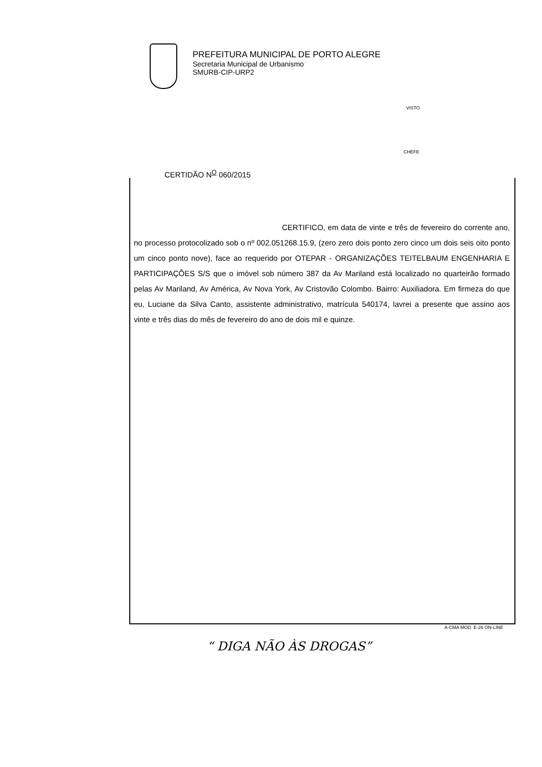PREFEITURA MUNICIPAL DE PORTO ALEGRE
Secretaria Municipal de Urbanismo
SMURB-CIP-URP2
VISTO
CHEFE
CERTIDÃO N<sup>O</sup> 060/2015
CERTIFICO, em data de vinte e três de fevereiro do corrente ano, no processo protocolizado sob o nº 002.051268.15.9, (zero zero dois ponto zero cinco um dois seis oito ponto um cinco ponto nove), face ao requerido por OTEPAR - ORGANIZAÇÕES TEITELBAUM ENGENHARIA E PARTICIPAÇÕES S/S que o imóvel sob número 387 da Av Mariland está localizado no quarteirão formado pelas Av Mariland, Av América, Av Nova York, Av Cristovão Colombo. Bairro: Auxiliadora. Em firmeza do que eu, Luciane da Silva Canto, assistente administrativo, matrícula 540174, lavrei a presente que assino aos vinte e três dias do mês de fevereiro do ano de dois mil e quinze.
A-CMA MOD. E-26 ON-LINE
“ DIGA NÃO ÀS DROGAS”